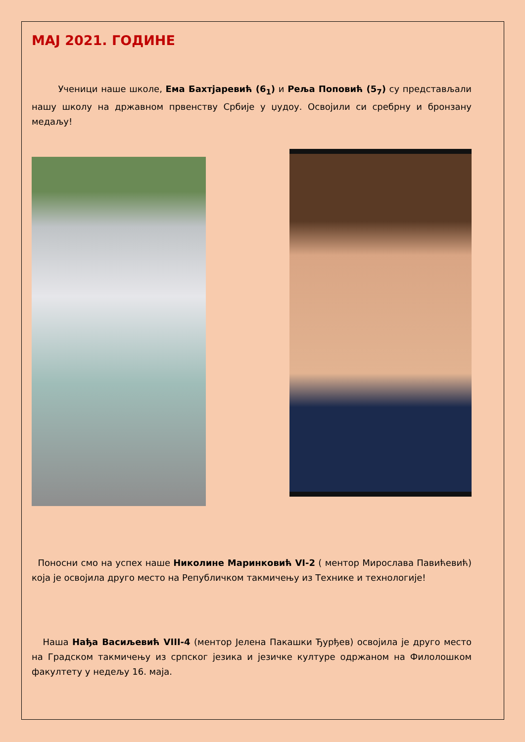МАЈ 2021. ГОДИНЕ
Ученици наше школе, Ема Бахтјаревић (6<sub>1</sub>) и Реља Поповић (5<sub>7</sub>) су представљали нашу школу на државном првенству Србије у џудоу. Освојили си сребрну и бронзану медаљу!
Поносни смо на успех наше Николине Маринковић VI-2 ( ментор Мирослава Павићевић) која је освојила друго место на Републичком такмичењу из Технике и технологије!
Наша Нађа Васиљевић VIII-4 (ментор Јелена Пакашки Ђурђев) освојила је друго место на Градском такмичењу из српског језика и језичке културе одржаном на Филолошком факултету у недељу 16. маја.